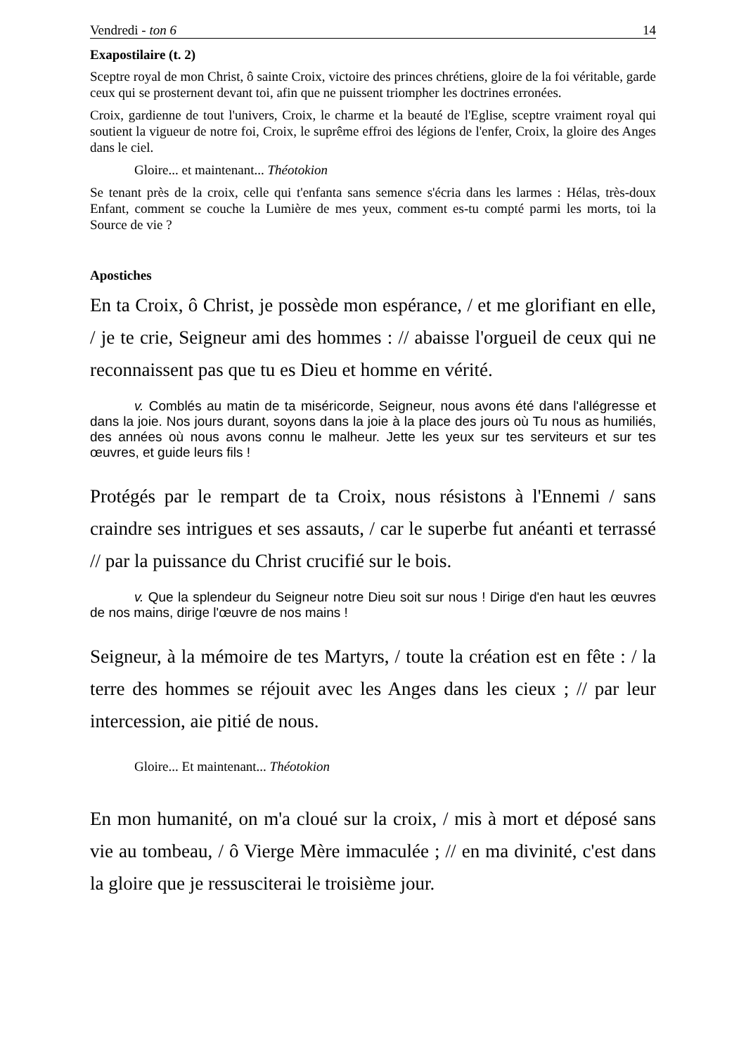Vendredi - ton 6 14
Exapostilaire (t. 2)
Sceptre royal de mon Christ, ô sainte Croix, victoire des princes chrétiens, gloire de la foi véritable, garde ceux qui se prosternent devant toi, afin que ne puissent triompher les doctrines erronées.
Croix, gardienne de tout l'univers, Croix, le charme et la beauté de l'Eglise, sceptre vraiment royal qui soutient la vigueur de notre foi, Croix, le suprême effroi des légions de l'enfer, Croix, la gloire des Anges dans le ciel.
Gloire... et maintenant... Théotokion
Se tenant près de la croix, celle qui t'enfanta sans semence s'écria dans les larmes : Hélas, très-doux Enfant, comment se couche la Lumière de mes yeux, comment es-tu compté parmi les morts, toi la Source de vie ?
Apostiches
En ta Croix, ô Christ, je possède mon espérance, / et me glorifiant en elle, / je te crie, Seigneur ami des hommes : // abaisse l'orgueil de ceux qui ne reconnaissent pas que tu es Dieu et homme en vérité.
v. Comblés au matin de ta miséricorde, Seigneur, nous avons été dans l'allégresse et dans la joie. Nos jours durant, soyons dans la joie à la place des jours où Tu nous as humiliés, des années où nous avons connu le malheur. Jette les yeux sur tes serviteurs et sur tes œuvres, et guide leurs fils !
Protégés par le rempart de ta Croix, nous résistons à l'Ennemi / sans craindre ses intrigues et ses assauts, / car le superbe fut anéanti et terrassé // par la puissance du Christ crucifié sur le bois.
v. Que la splendeur du Seigneur notre Dieu soit sur nous ! Dirige d'en haut les œuvres de nos mains, dirige l'œuvre de nos mains !
Seigneur, à la mémoire de tes Martyrs, / toute la création est en fête : / la terre des hommes se réjouit avec les Anges dans les cieux ; // par leur intercession, aie pitié de nous.
Gloire... Et maintenant... Théotokion
En mon humanité, on m'a cloué sur la croix, / mis à mort et déposé sans vie au tombeau, / ô Vierge Mère immaculée ; // en ma divinité, c'est dans la gloire que je ressusciterai le troisième jour.